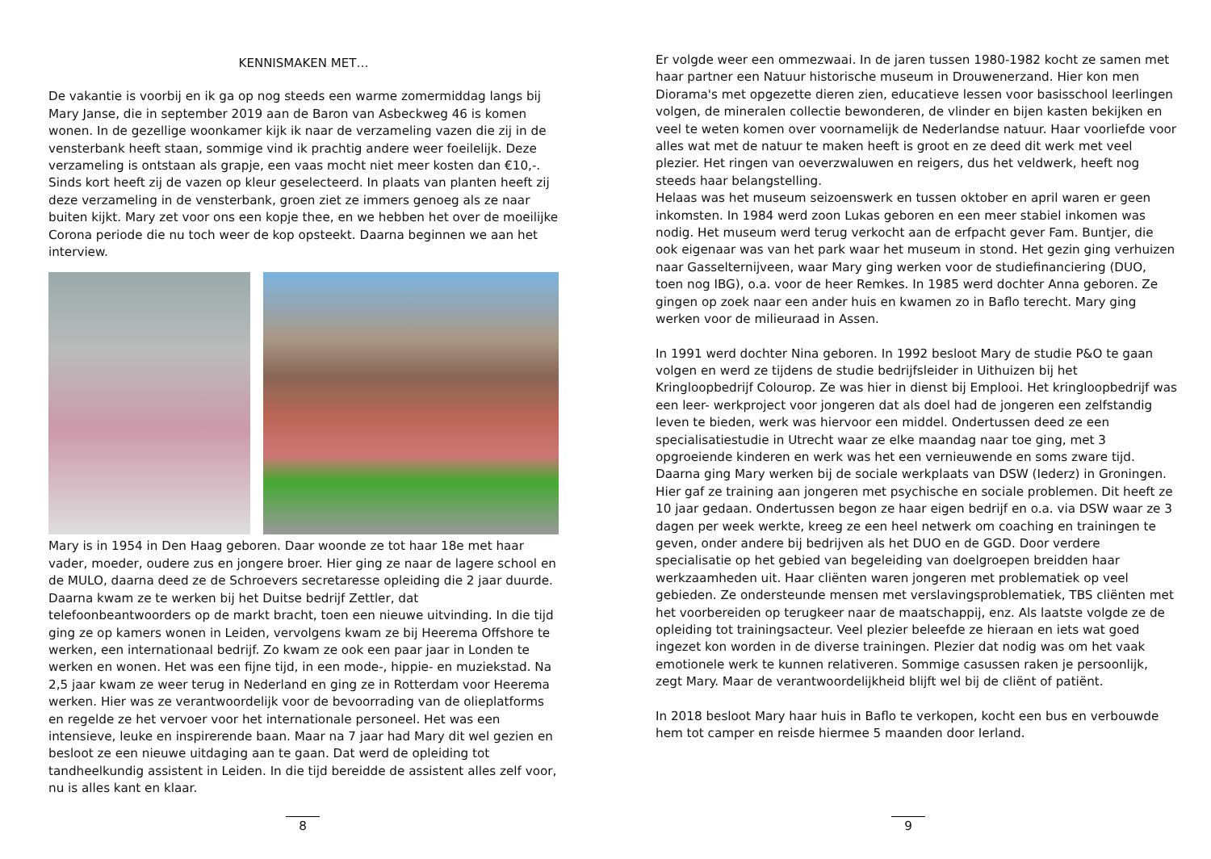KENNISMAKEN MET…
De vakantie is voorbij en ik ga op nog steeds een warme zomermiddag langs bij Mary Janse, die in september 2019 aan de Baron van Asbeckweg 46 is komen wonen. In de gezellige woonkamer kijk ik naar de verzameling vazen die zij in de vensterbank heeft staan, sommige vind ik prachtig andere weer foeilelijk. Deze verzameling is ontstaan als grapje, een vaas mocht niet meer kosten dan €10,-. Sinds kort heeft zij de vazen op kleur geselecteerd. In plaats van planten heeft zij deze verzameling in de vensterbank, groen ziet ze immers genoeg als ze naar buiten kijkt. Mary zet voor ons een kopje thee, en we hebben het over de moeilijke Corona periode die nu toch weer de kop opsteekt. Daarna beginnen we aan het interview.
Mary is in 1954 in Den Haag geboren. Daar woonde ze tot haar 18e met haar vader, moeder, oudere zus en jongere broer. Hier ging ze naar de lagere school en de MULO, daarna deed ze de Schroevers secretaresse opleiding die 2 jaar duurde. Daarna kwam ze te werken bij het Duitse bedrijf Zettler, dat telefoonbeantwoorders op de markt bracht, toen een nieuwe uitvinding. In die tijd ging ze op kamers wonen in Leiden, vervolgens kwam ze bij Heerema Offshore te werken, een internationaal bedrijf. Zo kwam ze ook een paar jaar in Londen te werken en wonen. Het was een fijne tijd, in een mode-, hippie- en muziekstad. Na 2,5 jaar kwam ze weer terug in Nederland en ging ze in Rotterdam voor Heerema werken. Hier was ze verantwoordelijk voor de bevoorrading van de olieplatforms en regelde ze het vervoer voor het internationale personeel. Het was een intensieve, leuke en inspirerende baan. Maar na 7 jaar had Mary dit wel gezien en besloot ze een nieuwe uitdaging aan te gaan. Dat werd de opleiding tot tandheelkundig assistent in Leiden. In die tijd bereidde de assistent alles zelf voor, nu is alles kant en klaar.
8
Er volgde weer een ommezwaai. In de jaren tussen 1980-1982 kocht ze samen met haar partner een Natuur historische museum in Drouwenerzand. Hier kon men Diorama's met opgezette dieren zien, educatieve lessen voor basisschool leerlingen volgen, de mineralen collectie bewonderen, de vlinder en bijen kasten bekijken en veel te weten komen over voornamelijk de Nederlandse natuur. Haar voorliefde voor alles wat met de natuur te maken heeft is groot en ze deed dit werk met veel plezier. Het ringen van oeverzwaluwen en reigers, dus het veldwerk, heeft nog steeds haar belangstelling.
Helaas was het museum seizoenswerk en tussen oktober en april waren er geen inkomsten. In 1984 werd zoon Lukas geboren en een meer stabiel inkomen was nodig. Het museum werd terug verkocht aan de erfpacht gever Fam. Buntjer, die ook eigenaar was van het park waar het museum in stond. Het gezin ging verhuizen naar Gasselternijveen, waar Mary ging werken voor de studiefinanciering (DUO, toen nog IBG), o.a. voor de heer Remkes. In 1985 werd dochter Anna geboren. Ze gingen op zoek naar een ander huis en kwamen zo in Baflo terecht. Mary ging werken voor de milieuraad in Assen.
In 1991 werd dochter Nina geboren. In 1992 besloot Mary de studie P&O te gaan volgen en werd ze tijdens de studie bedrijfsleider in Uithuizen bij het Kringloopbedrijf Colourop. Ze was hier in dienst bij Emplooi. Het kringloopbedrijf was een leer- werkproject voor jongeren dat als doel had de jongeren een zelfstandig leven te bieden, werk was hiervoor een middel. Ondertussen deed ze een specialisatiestudie in Utrecht waar ze elke maandag naar toe ging, met 3 opgroeiende kinderen en werk was het een vernieuwende en soms zware tijd. Daarna ging Mary werken bij de sociale werkplaats van DSW (Iederz) in Groningen. Hier gaf ze training aan jongeren met psychische en sociale problemen. Dit heeft ze 10 jaar gedaan. Ondertussen begon ze haar eigen bedrijf en o.a. via DSW waar ze 3 dagen per week werkte, kreeg ze een heel netwerk om coaching en trainingen te geven, onder andere bij bedrijven als het DUO en de GGD. Door verdere specialisatie op het gebied van begeleiding van doelgroepen breidden haar werkzaamheden uit. Haar cliënten waren jongeren met problematiek op veel gebieden. Ze ondersteunde mensen met verslavingsproblematiek, TBS cliënten met het voorbereiden op terugkeer naar de maatschappij, enz. Als laatste volgde ze de opleiding tot trainingsacteur. Veel plezier beleefde ze hieraan en iets wat goed ingezet kon worden in de diverse trainingen. Plezier dat nodig was om het vaak emotionele werk te kunnen relativeren. Sommige casussen raken je persoonlijk, zegt Mary. Maar de verantwoordelijkheid blijft wel bij de cliënt of patiënt.
In 2018 besloot Mary haar huis in Baflo te verkopen, kocht een bus en verbouwde hem tot camper en reisde hiermee 5 maanden door Ierland.
9